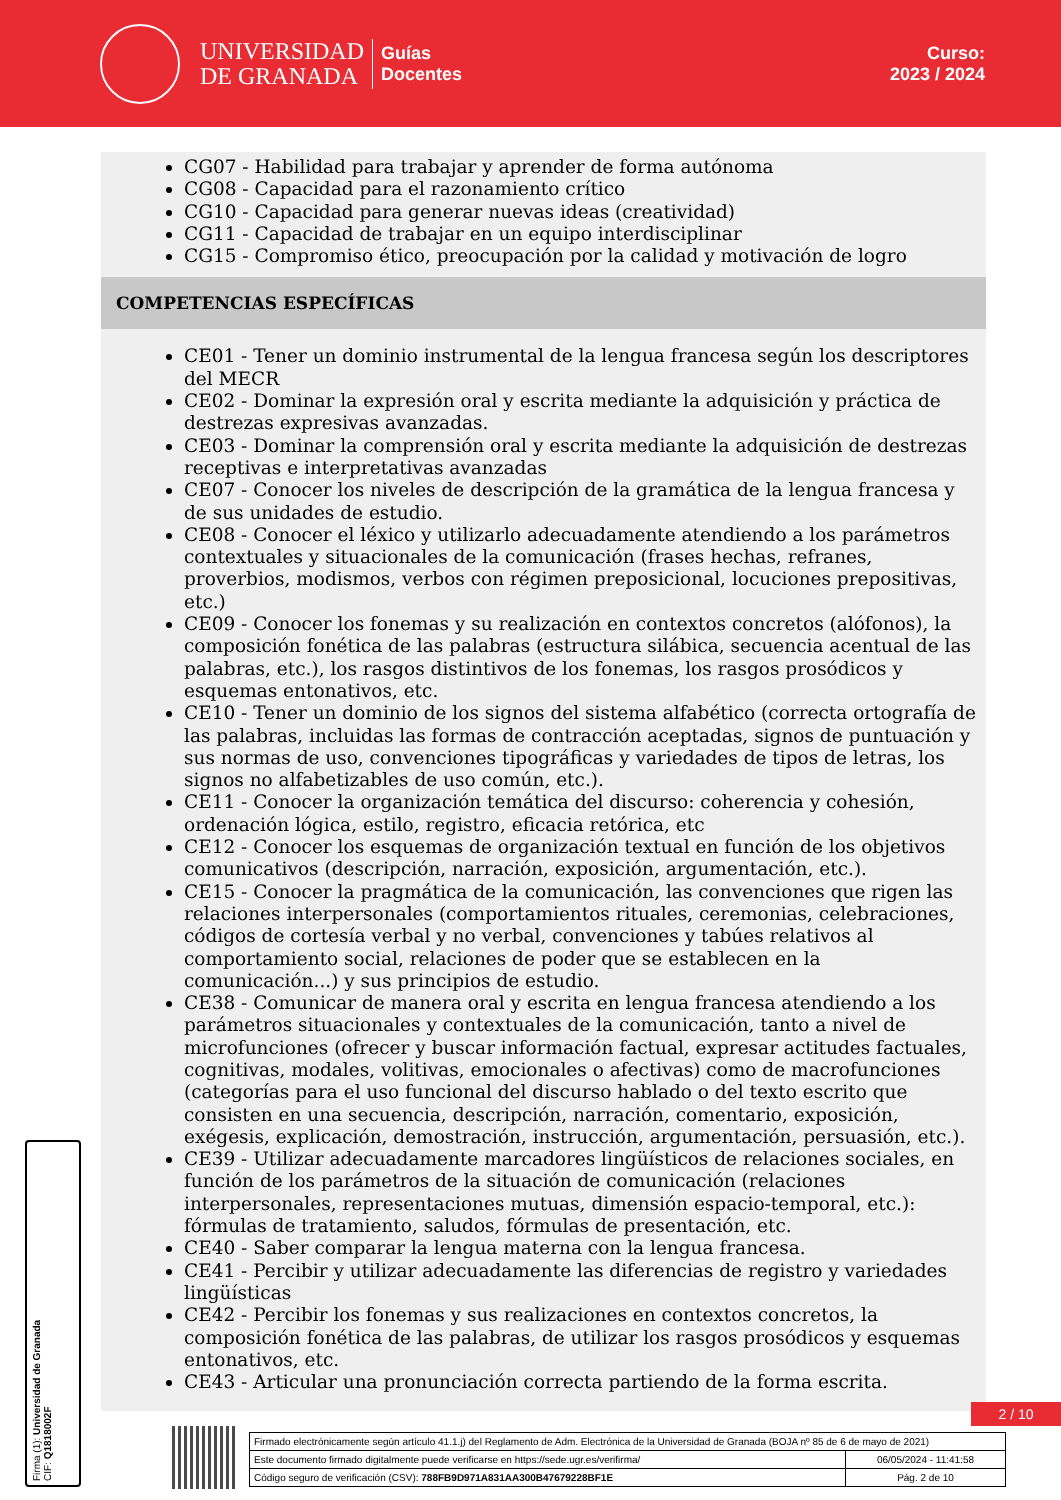UNIVERSIDAD
DE GRANADA
Guías
Docentes
Curso:
2023 / 2024
CG07 - Habilidad para trabajar y aprender de forma autónoma
CG08 - Capacidad para el razonamiento crítico
CG10 - Capacidad para generar nuevas ideas (creatividad)
CG11 - Capacidad de trabajar en un equipo interdisciplinar
CG15 - Compromiso ético, preocupación por la calidad y motivación de logro
COMPETENCIAS ESPECÍFICAS
CE01 - Tener un dominio instrumental de la lengua francesa según los descriptores del MECR
CE02 - Dominar la expresión oral y escrita mediante la adquisición y práctica de destrezas expresivas avanzadas.
CE03 - Dominar la comprensión oral y escrita mediante la adquisición de destrezas receptivas e interpretativas avanzadas
CE07 - Conocer los niveles de descripción de la gramática de la lengua francesa y de sus unidades de estudio.
CE08 - Conocer el léxico y utilizarlo adecuadamente atendiendo a los parámetros contextuales y situacionales de la comunicación (frases hechas, refranes, proverbios, modismos, verbos con régimen preposicional, locuciones prepositivas, etc.)
CE09 - Conocer los fonemas y su realización en contextos concretos (alófonos), la composición fonética de las palabras (estructura silábica, secuencia acentual de las palabras, etc.), los rasgos distintivos de los fonemas, los rasgos prosódicos y esquemas entonativos, etc.
CE10 - Tener un dominio de los signos del sistema alfabético (correcta ortografía de las palabras, incluidas las formas de contracción aceptadas, signos de puntuación y sus normas de uso, convenciones tipográficas y variedades de tipos de letras, los signos no alfabetizables de uso común, etc.).
CE11 - Conocer la organización temática del discurso: coherencia y cohesión, ordenación lógica, estilo, registro, eficacia retórica, etc
CE12 - Conocer los esquemas de organización textual en función de los objetivos comunicativos (descripción, narración, exposición, argumentación, etc.).
CE15 - Conocer la pragmática de la comunicación, las convenciones que rigen las relaciones interpersonales (comportamientos rituales, ceremonias, celebraciones, códigos de cortesía verbal y no verbal, convenciones y tabúes relativos al comportamiento social, relaciones de poder que se establecen en la comunicación...) y sus principios de estudio.
CE38 - Comunicar de manera oral y escrita en lengua francesa atendiendo a los parámetros situacionales y contextuales de la comunicación, tanto a nivel de microfunciones (ofrecer y buscar información factual, expresar actitudes factuales, cognitivas, modales, volitivas, emocionales o afectivas) como de macrofunciones (categorías para el uso funcional del discurso hablado o del texto escrito que consisten en una secuencia, descripción, narración, comentario, exposición, exégesis, explicación, demostración, instrucción, argumentación, persuasión, etc.).
CE39 - Utilizar adecuadamente marcadores lingüísticos de relaciones sociales, en función de los parámetros de la situación de comunicación (relaciones interpersonales, representaciones mutuas, dimensión espacio-temporal, etc.): fórmulas de tratamiento, saludos, fórmulas de presentación, etc.
CE40 - Saber comparar la lengua materna con la lengua francesa.
CE41 - Percibir y utilizar adecuadamente las diferencias de registro y variedades lingüísticas
CE42 - Percibir los fonemas y sus realizaciones en contextos concretos, la composición fonética de las palabras, de utilizar los rasgos prosódicos y esquemas entonativos, etc.
CE43 - Articular una pronunciación correcta partiendo de la forma escrita.
Firma (1): Universidad de Granada
CIF: Q1818002F
2 / 10
| Firmado electrónicamente según artículo 41.1.j) del Reglamento de Adm. Electrónica de la Universidad de Granada (BOJA nº 85 de 6 de mayo de 2021) | |
| Este documento firmado digitalmente puede verificarse en https://sede.ugr.es/verifirma/ | 06/05/2024 - 11:41:58 |
| Código seguro de verificación (CSV): 788FB9D971A831AA300B47679228BF1E | Pág. 2 de 10 |